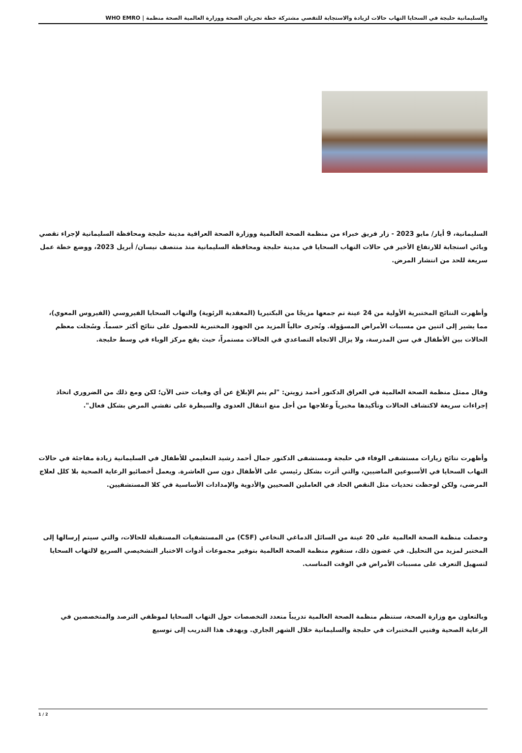والسليمانية حلبجة في السحايا التهاب حالات لزيادة والاستجابة للتقصي مشتركة خطة تجريان الصحة ووزارة العالمية الصحة منظمة | WHO EMRO
السليمانية، 9 أيار/ مايو 2023 - زار فريق خبراء من منظمة الصحة العالمية ووزارة الصحة العراقية مدينة حلبجة ومحافظة السليمانية لإجراء تقصي وبائي استجابة للارتفاع الأخير في حالات التهاب السحايا في مدينة حلبجة ومحافظة السليمانية منذ منتصف نيسان/ أبريل 2023، ووضع خطة عمل سريعة للحد من انتشار المرض.
وأظهرت النتائج المختبرية الأولية من 24 عينة تم جمعها مزيجًا من البكتيريا (المعقدية الرئوية) والتهاب السحايا الفيروسي (الفيروس المعوي)، مما يشير إلى اثنين من مسببات الأمراض المسؤولة. وتُجرى حالياً المزيد من الجهود المختبرية للحصول على نتائج أكثر حسماً. وسُجلت معظم الحالات بين الأطفال في سن المدرسة، ولا يزال الاتجاه التصاعدي في الحالات مستمراً، حيث يقع مركز الوباء في وسط حلبجة.
وقال ممثل منظمة الصحة العالمية في العراق الدكتور أحمد زويتن: "لم يتم الإبلاغ عن أي وفيات حتى الآن؛ لكن ومع ذلك من الضروري اتخاذ إجراءات سريعة لاكتشاف الحالات وتأكيدها مخبرياً وعلاجها من أجل منع انتقال العدوى والسيطرة على تفشي المرض بشكل فعال".
وأظهرت نتائج زيارات مستشفى الوفاء في حلبجة ومستشفى الدكتور جمال أحمد رشيد التعليمي للأطفال في السليمانية زيادة مفاجئة في حالات التهاب السحايا في الأسبوعين الماضيين، والتي أثرت بشكل رئيسي على الأطفال دون سن العاشرة. ويعمل أخصائيو الرعاية الصحية بلا كلل لعلاج المرضى، ولكن لوحظت تحديات مثل النقص الحاد في العاملين الصحيين والأدوية والإمدادات الأساسية في كلا المستشفيين.
وحصلت منظمة الصحة العالمية على 20 عينة من السائل الدماغي النخاعي (CSF) من المستشفيات المستقبلة للحالات، والتي سيتم إرسالها إلى المختبر لمزيد من التحليل. في غضون ذلك، ستقوم منظمة الصحة العالمية بتوفير مجموعات أدوات الاختبار التشخيصي السريع لالتهاب السحايا لتسهيل التعرف على مسببات الأمراض في الوقت المناسب.
وبالتعاون مع وزارة الصحة، ستنظم منظمة الصحة العالمية تدريباً متعدد التخصصات حول التهاب السحايا لموظفي الترصد والمتخصصين في الرعاية الصحية وفنيي المختبرات في حلبجة والسليمانية خلال الشهر الجاري. ويهدف هذا التدريب إلى توسيع
1 / 2